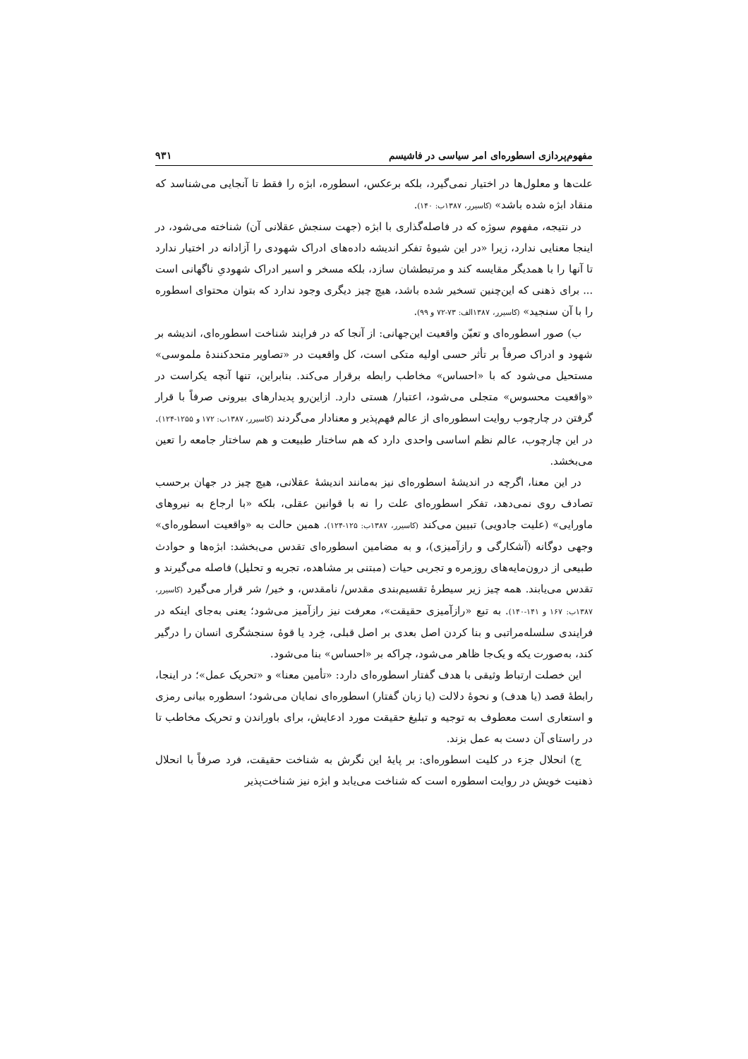مفهوم‌پردازی اسطوره‌ای امر سیاسی در فاشیسم ۹۳۱
علت‌ها و معلول‌ها در اختیار نمی‌گیرد، بلکه برعکس، اسطوره، ابژه را فقط تا آنجایی می‌شناسد که منقاد ابژه شده باشد» (کاسیرر، ۱۳۸۷ب: ۱۴۰).
در نتیجه، مفهوم سوژه که در فاصله‌گذاری با ابژه (جهت سنجش عقلانی آن) شناخته می‌شود، در اینجا معنایی ندارد، زیرا «در این شیوهٔ تفکر اندیشه داده‌های ادراک شهودی را آزادانه در اختیار ندارد تا آنها را با همدیگر مقایسه کند و مرتبطشان سازد، بلکه مسخر و اسیر ادراک شهودیِ ناگهانی است ... برای ذهنی که این‌چنین تسخیر شده باشد، هیچ چیز دیگری وجود ندارد که بتوان محتوای اسطوره را با آن سنجید» (کاسیرر، ۱۳۸۷الف: ۷۳-۷۲ و ۹۹).
ب) صور اسطوره‌ای و تعیّن واقعیت این‌جهانی: از آنجا که در فرایند شناخت اسطوره‌ای، اندیشه بر شهود و ادراک صرفاً بر تأثر حسی اولیه متکی است، کل واقعیت در «تصاویر متحدکنندهٔ ملموسی» مستحیل می‌شود که با «احساس» مخاطب رابطه برقرار می‌کند. بنابراین، تنها آنچه یکراست در «واقعیت محسوس» متجلی می‌شود، اعتبار/ هستی دارد. ازاین‌رو پدیدارهای بیرونی صرفاً با قرار گرفتن در چارچوب روایت اسطوره‌ای از عالم فهم‌پذیر و معنادار می‌گردند (کاسیرر، ۱۳۸۷ب: ۱۷۲ و ۱۲۵۵-۱۲۴). در این چارچوب، عالم نظم اساسی واحدی دارد که هم ساختار طبیعت و هم ساختار جامعه را تعین می‌بخشد.
در این معنا، اگرچه در اندیشهٔ اسطوره‌ای نیز به‌مانند اندیشهٔ عقلانی، هیچ چیز در جهان برحسب تصادف روی نمی‌دهد، تفکر اسطوره‌ای علت را نه با قوانین عقلی، بلکه «با ارجاع به نیروهای ماورایی» (علیت جادویی) تبیین می‌کند (کاسیرر، ۱۳۸۷ب: ۱۲۵-۱۲۴). همین حالت به «واقعیت اسطوره‌ای» وجهی دوگانه (آشکارگی و رازآمیزی)، و به مضامین اسطوره‌ای تقدس می‌بخشد: ابژه‌ها و حوادث طبیعی از درون‌مایه‌های روزمره و تجربی حیات (مبتنی بر مشاهده، تجربه و تحلیل) فاصله می‌گیرند و تقدس می‌یابند. همه چیز زیر سیطرهٔ تقسیم‌بندی مقدس/ نامقدس، و خیر/ شر قرار می‌گیرد (کاسیرر، ۱۳۸۷ب: ۱۶۷ و ۱۴۱-۱۴۰). به تبع «رازآمیزی حقیقت»، معرفت نیز رازآمیز می‌شود؛ یعنی به‌جای اینکه در فرایندی سلسله‌مراتبی و بنا کردن اصل بعدی بر اصل قبلی، خِرد یا قوهٔ سنجشگری انسان را درگیر کند، به‌صورت یکه و یک‌جا ظاهر می‌شود، چراکه بر «احساس» بنا می‌شود.
این خصلت ارتباط وثیقی با هدف گفتار اسطوره‌ای دارد: «تأمین معنا» و «تحریک عمل»؛ در اینجا، رابطهٔ قصد (یا هدف) و نحوهٔ دلالت (یا زبان گفتار) اسطوره‌ای نمایان می‌شود؛ اسطوره بیانی رمزی و استعاری است معطوف به توجیه و تبلیغ حقیقت مورد ادعایش، برای باوراندن و تحریک مخاطب تا در راستای آن دست به عمل بزند.
ج) انحلال جزء در کلیت اسطوره‌ای: بر پایهٔ این نگرش به شناخت حقیقت، فرد صرفاً با انحلال ذهنیت خویش در روایت اسطوره است که شناخت می‌یابد و ابژه نیز شناخت‌پذیر